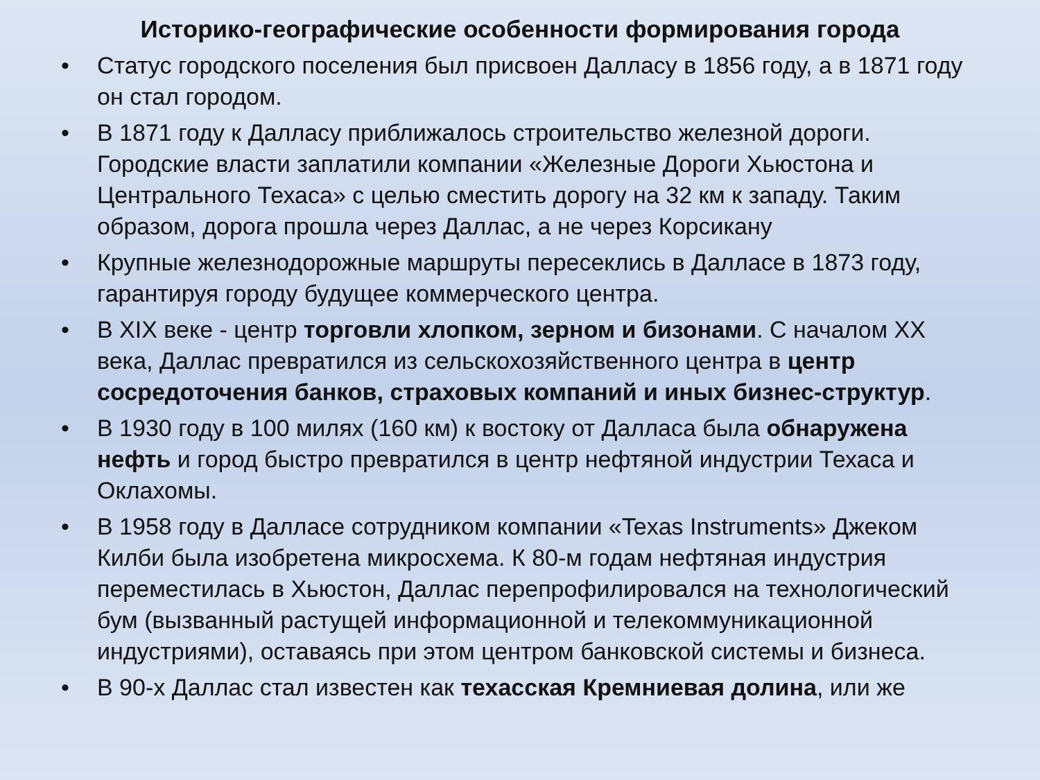Историко-географические особенности формирования города
• Статус городского поселения был присвоен Далласу в 1856 году, а в 1871 году он стал городом.
• В 1871 году к Далласу приближалось строительство железной дороги. Городские власти заплатили компании «Железные Дороги Хьюстона и Центрального Техаса» с целью сместить дорогу на 32 км к западу. Таким образом, дорога прошла через Даллас, а не через Корсикану
• Крупные железнодорожные маршруты пересеклись в Далласе в 1873 году, гарантируя городу будущее коммерческого центра.
• В XIX веке - центр торговли хлопком, зерном и бизонами. С началом XX века, Даллас превратился из сельскохозяйственного центра в центр сосредоточения банков, страховых компаний и иных бизнес-структур.
• В 1930 году в 100 милях (160 км) к востоку от Далласа была обнаружена нефть и город быстро превратился в центр нефтяной индустрии Техаса и Оклахомы.
• В 1958 году в Далласе сотрудником компании «Texas Instruments» Джеком Килби была изобретена микросхема. К 80-м годам нефтяная индустрия переместилась в Хьюстон, Даллас перепрофилировался на технологический бум (вызванный растущей информационной и телекоммуникационной индустриями), оставаясь при этом центром банковской системы и бизнеса.
• В 90-х Даллас стал известен как техасская Кремниевая долина, или же